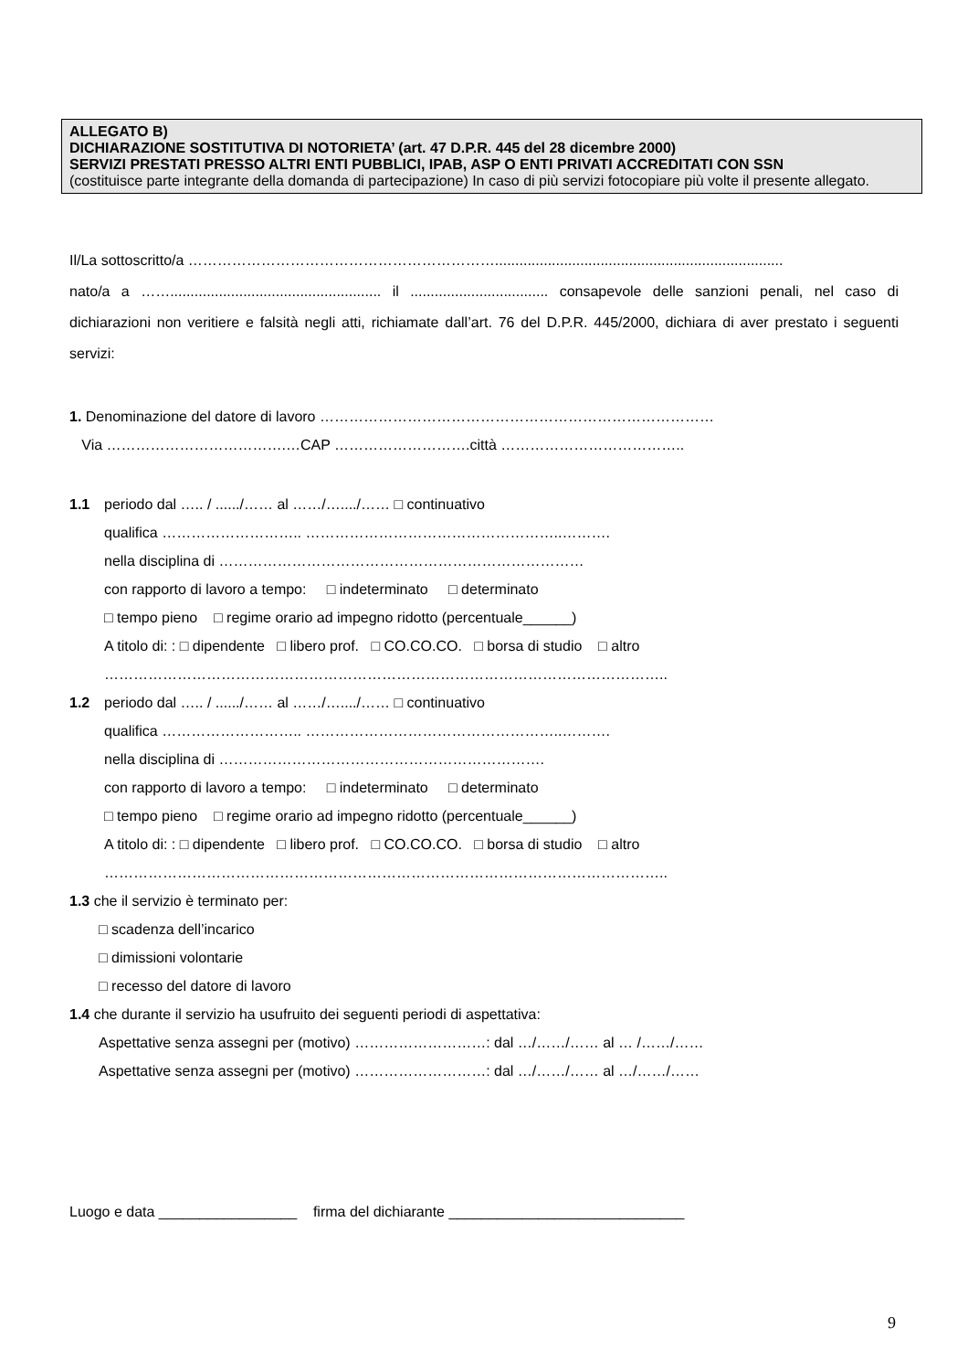ALLEGATO B)
DICHIARAZIONE SOSTITUTIVA DI NOTORIETA’ (art. 47 D.P.R. 445 del 28 dicembre 2000)
SERVIZI PRESTATI PRESSO ALTRI ENTI PUBBLICI, IPAB, ASP O ENTI PRIVATI ACCREDITATI CON SSN
(costituisce parte integrante della domanda di partecipazione) In caso di più servizi fotocopiare più volte il presente allegato.
Il/La sottoscritto/a ……………………………………………………….......................................................................
nato/a a …….................................................... il .................................. consapevole delle sanzioni penali, nel caso di dichiarazioni non veritiere e falsità negli atti, richiamate dall’art. 76 del D.P.R. 445/2000, dichiara di aver prestato i seguenti servizi:
1. Denominazione del datore di lavoro ………………………………………………………………………
Via ……………………………….…CAP ……………………….città ………………………………..
1.1 periodo dal ….. / ....../…… al ……/…..../…… □ continuativo
qualifica ……………………….. ……………………………………………..……….
nella disciplina di …………………………………………………………………
con rapporto di lavoro a tempo: □ indeterminato □ determinato
□ tempo pieno □ regime orario ad impegno ridotto (percentuale______)
A titolo di: : □ dipendente □ libero prof. □ CO.CO.CO. □ borsa di studio □ altro
……………………………………………………………………………………………………..
1.2 periodo dal ….. / ....../…… al ……/…..../…… □ continuativo
qualifica ……………………….. ……………………………………………..……….
nella disciplina di ………………………………………………………….
con rapporto di lavoro a tempo: □ indeterminato □ determinato
□ tempo pieno □ regime orario ad impegno ridotto (percentuale______)
A titolo di: : □ dipendente □ libero prof. □ CO.CO.CO. □ borsa di studio □ altro
……………………………………………………………………………………………………..
1.3 che il servizio è terminato per:
□ scadenza dell’incarico
□ dimissioni volontarie
□ recesso del datore di lavoro
1.4 che durante il servizio ha usufruito dei seguenti periodi di aspettativa:
Aspettative senza assegni per (motivo) ………………………: dal …/……/…… al … /……/……
Aspettative senza assegni per (motivo) ………………………: dal …/……/…… al …/……/……
Luogo e data _________________ firma del dichiarante _____________________________
9